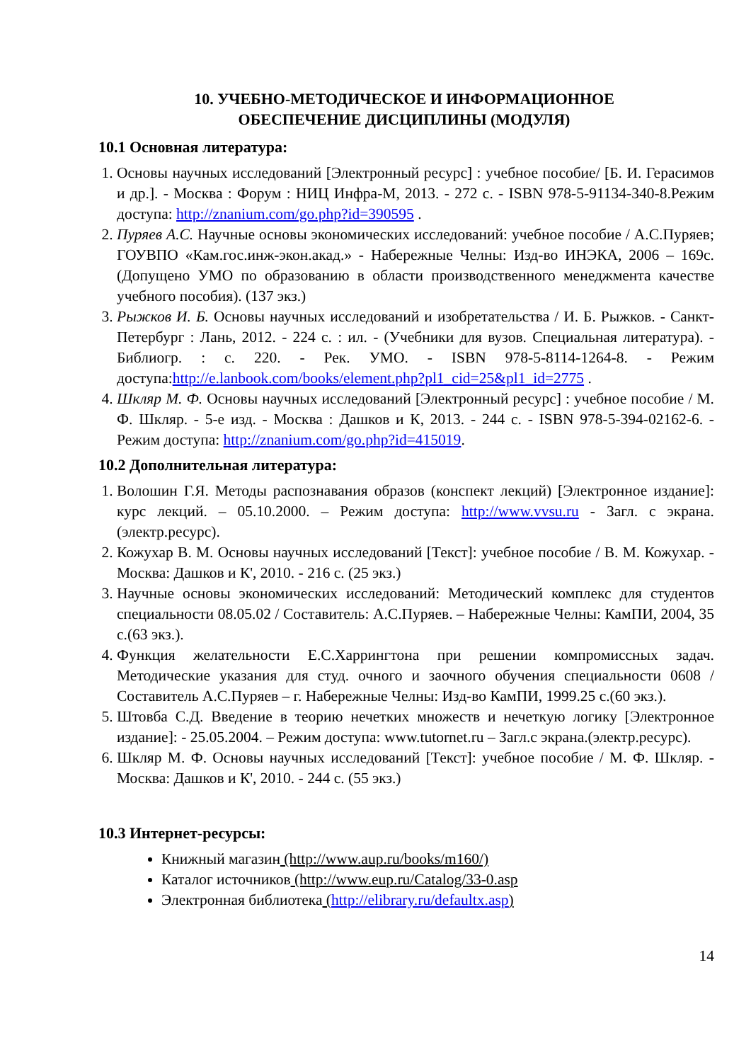10. УЧЕБНО-МЕТОДИЧЕСКОЕ И ИНФОРМАЦИОННОЕ
ОБЕСПЕЧЕНИЕ ДИСЦИПЛИНЫ (МОДУЛЯ)
10.1 Основная литература:
1. Основы научных исследований [Электронный ресурс] : учебное пособие/ [Б. И. Герасимов и др.]. - Москва : Форум : НИЦ Инфра-М, 2013. - 272 с. - ISBN 978-5-91134-340-8.Режим доступа: http://znanium.com/go.php?id=390595 .
2. Пуряев А.С. Научные основы экономических исследований: учебное пособие / А.С.Пуряев; ГОУВПО «Кам.гос.инж-экон.акад.» - Набережные Челны: Изд-во ИНЭКА, 2006 – 169с. (Допущено УМО по образованию в области производственного менеджмента качестве учебного пособия). (137 экз.)
3. Рыжков И. Б. Основы научных исследований и изобретательства / И. Б. Рыжков. - Санкт-Петербург : Лань, 2012. - 224 с. : ил. - (Учебники для вузов. Специальная литература). - Библиогр. : с. 220. - Рек. УМО. - ISBN 978-5-8114-1264-8. - Режим доступа:http://e.lanbook.com/books/element.php?pl1_cid=25&pl1_id=2775 .
4. Шкляр М. Ф. Основы научных исследований [Электронный ресурс] : учебное пособие / М. Ф. Шкляр. - 5-е изд. - Москва : Дашков и К, 2013. - 244 с. - ISBN 978-5-394-02162-6. - Режим доступа: http://znanium.com/go.php?id=415019.
10.2 Дополнительная литература:
1. Волошин Г.Я. Методы распознавания образов (конспект лекций) [Электронное издание]: курс лекций. – 05.10.2000. – Режим доступа: http://www.vvsu.ru - Загл. с экрана. (электр.ресурс).
2. Кожухар В. М. Основы научных исследований [Текст]: учебное пособие / В. М. Кожухар. - Москва: Дашков и К', 2010. - 216 с. (25 экз.)
3. Научные основы экономических исследований: Методический комплекс для студентов специальности 08.05.02 / Составитель: А.С.Пуряев. – Набережные Челны: КамПИ, 2004, 35 с.(63 экз.).
4. Функция желательности Е.С.Харрингтона при решении компромиссных задач. Методические указания для студ. очного и заочного обучения специальности 0608 / Составитель А.С.Пуряев – г. Набережные Челны: Изд-во КамПИ, 1999.25 с.(60 экз.).
5. Штовба С.Д. Введение в теорию нечетких множеств и нечеткую логику [Электронное издание]: - 25.05.2004. – Режим доступа: www.tutornet.ru – Загл.с экрана.(электр.ресурс).
6. Шкляр М. Ф. Основы научных исследований [Текст]: учебное пособие / М. Ф. Шкляр. - Москва: Дашков и К', 2010. - 244 с. (55 экз.)
10.3 Интернет-ресурсы:
Книжный магазин (http://www.aup.ru/books/m160/)
Каталог источников (http://www.eup.ru/Catalog/33-0.asp
Электронная библиотека (http://elibrary.ru/defaultx.asp)
14